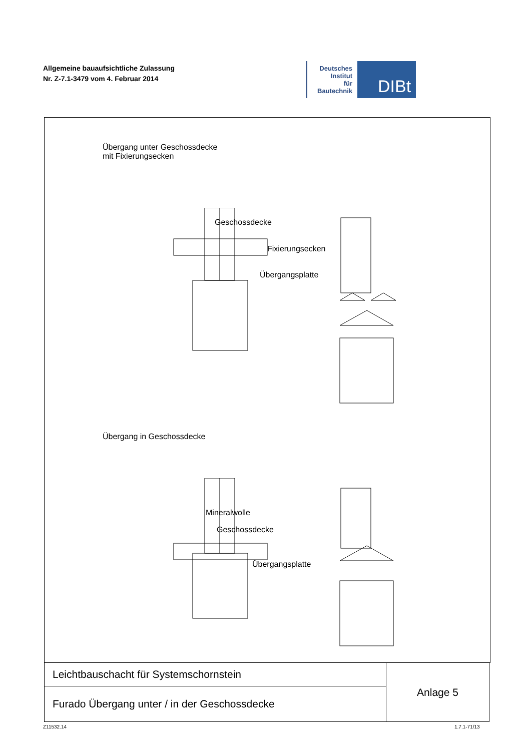Allgemeine bauaufsichtliche Zulassung
Nr. Z-7.1-3479 vom 4. Februar 2014
Deutsches
Institut
für
Bautechnik
DIBt
Übergang unter Geschossdecke
mit Fixierungsecken
Geschossdecke
Fixierungsecken
Übergangsplatte
Übergang in Geschossdecke
Mineralwolle
Geschossdecke
Übergangsplatte
| Leichtbauschacht für Systemschornstein | Anlage 5 |
| Furado Übergang unter / in der Geschossdecke | |
Z11532.14 1.7.1-71/13